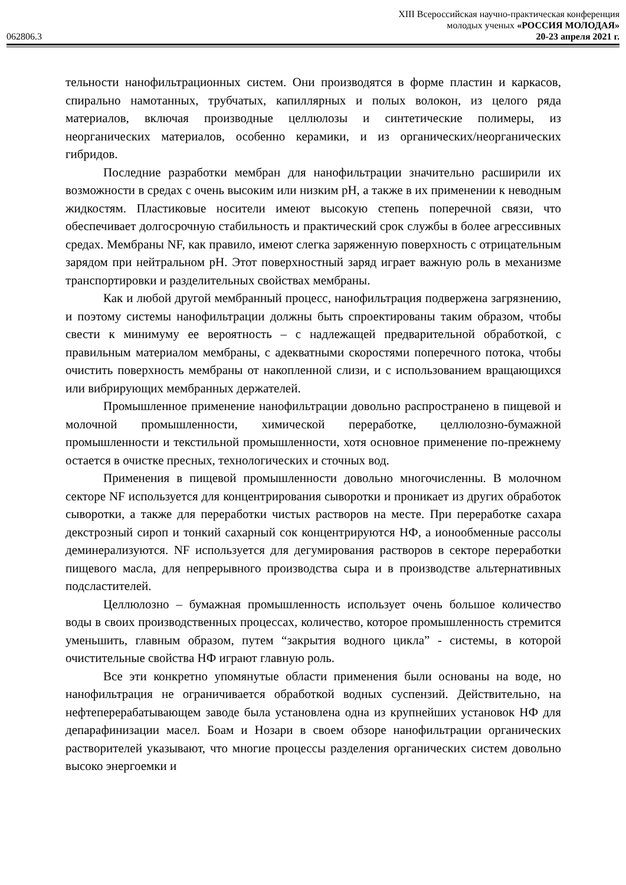XIII Всероссийская научно-практическая конференция
молодых ученых «РОССИЯ МОЛОДАЯ»
062806.3 20-23 апреля 2021 г.
тельности нанофильтрационных систем. Они производятся в форме пластин и каркасов, спирально намотанных, трубчатых, капиллярных и полых волокон, из целого ряда материалов, включая производные целлюлозы и синтетические полимеры, из неорганических материалов, особенно керамики, и из органических/неорганических гибридов.
Последние разработки мембран для нанофильтрации значительно расширили их возможности в средах с очень высоким или низким pH, а также в их применении к неводным жидкостям. Пластиковые носители имеют высокую степень поперечной связи, что обеспечивает долгосрочную стабильность и практический срок службы в более агрессивных средах. Мембраны NF, как правило, имеют слегка заряженную поверхность с отрицательным зарядом при нейтральном pH. Этот поверхностный заряд играет важную роль в механизме транспортировки и разделительных свойствах мембраны.
Как и любой другой мембранный процесс, нанофильтрация подвержена загрязнению, и поэтому системы нанофильтрации должны быть спроектированы таким образом, чтобы свести к минимуму ее вероятность – с надлежащей предварительной обработкой, с правильным материалом мембраны, с адекватными скоростями поперечного потока, чтобы очистить поверхность мембраны от накопленной слизи, и с использованием вращающихся или вибрирующих мембранных держателей.
Промышленное применение нанофильтрации довольно распространено в пищевой и молочной промышленности, химической переработке, целлюлозно-бумажной промышленности и текстильной промышленности, хотя основное применение по-прежнему остается в очистке пресных, технологических и сточных вод.
Применения в пищевой промышленности довольно многочисленны. В молочном секторе NF используется для концентрирования сыворотки и проникает из других обработок сыворотки, а также для переработки чистых растворов на месте. При переработке сахара декстрозный сироп и тонкий сахарный сок концентрируются НФ, а ионообменные рассолы деминерализуются. NF используется для дегумирования растворов в секторе переработки пищевого масла, для непрерывного производства сыра и в производстве альтернативных подсластителей.
Целлюлозно – бумажная промышленность использует очень большое количество воды в своих производственных процессах, количество, которое промышленность стремится уменьшить, главным образом, путем “закрытия водного цикла” - системы, в которой очистительные свойства НФ играют главную роль.
Все эти конкретно упомянутые области применения были основаны на воде, но нанофильтрация не ограничивается обработкой водных суспензий. Действительно, на нефтеперерабатывающем заводе была установлена одна из крупнейших установок НФ для депарафинизации масел. Боам и Нозари в своем обзоре нанофильтрации органических растворителей указывают, что многие процессы разделения органических систем довольно высоко энергоемки и